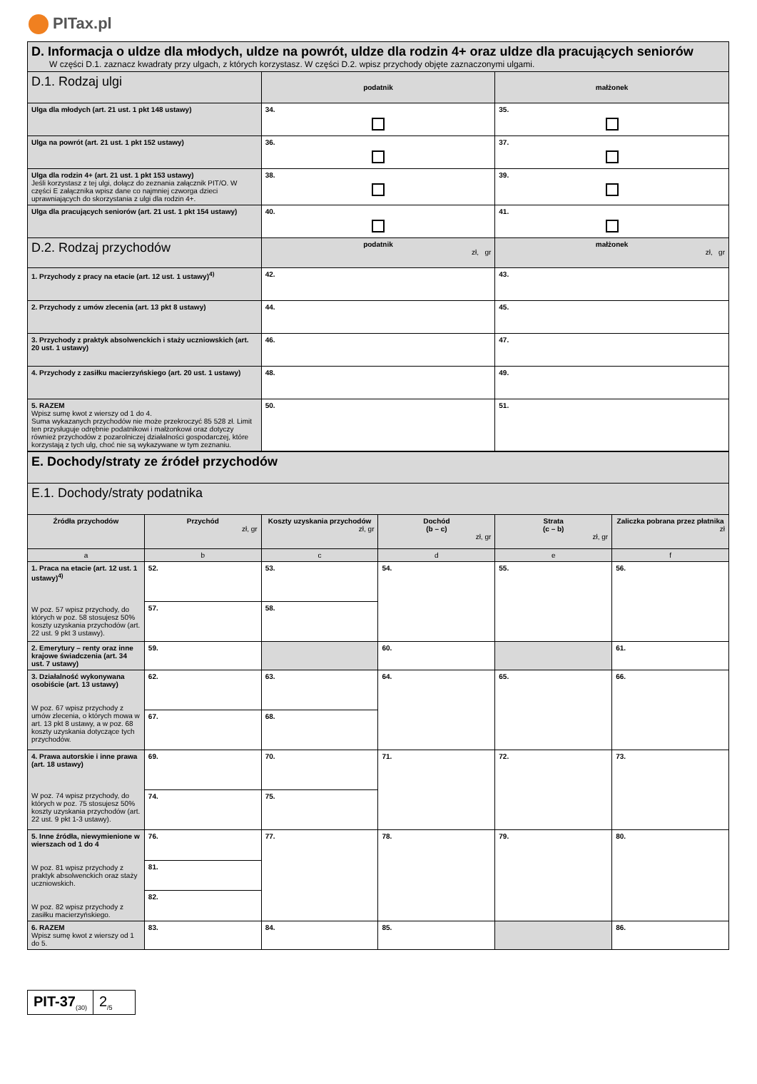PITax.pl
| D. Informacja o uldze dla młodych, uldze na powrót, uldze dla rodzin 4+ oraz uldze dla pracujących seniorów W części D.1. zaznacz kwadraty przy ulgach, z których korzystasz. W części D.2. wpisz przychody objęte zaznaczonymi ulgami. | | |
| D.1. Rodzaj ulgi | podatnik | małżonek |
| Ulga dla młodych (art. 21 ust. 1 pkt 148 ustawy) | 34. | 35. |
| Ulga na powrót (art. 21 ust. 1 pkt 152 ustawy) | 36. | 37. |
| Ulga dla rodzin 4+ (art. 21 ust. 1 pkt 153 ustawy) Jeśli korzystasz z tej ulgi, dołącz do zeznania załącznik PIT/O. W części E załącznika wpisz dane co najmniej czworga dzieci uprawniających do skorzystania z ulgi dla rodzin 4+. | 38. | 39. |
| Ulga dla pracujących seniorów (art. 21 ust. 1 pkt 154 ustawy) | 40. | 41. |
| D.2. Rodzaj przychodów | podatnik zł, gr | małżonek zł, gr |
| 1. Przychody z pracy na etacie (art. 12 ust. 1 ustawy)<sup>4)</sup> | 42. | 43. |
| 2. Przychody z umów zlecenia (art. 13 pkt 8 ustawy) | 44. | 45. |
| 3. Przychody z praktyk absolwenckich i staży uczniowskich (art. 20 ust. 1 ustawy) | 46. | 47. |
| 4. Przychody z zasiłku macierzyńskiego (art. 20 ust. 1 ustawy) | 48. | 49. |
| 5. RAZEM Wpisz sumę kwot z wierszy od 1 do 4. Suma wykazanych przychodów nie może przekroczyć 85 528 zł. Limit ten przysługuje odrębnie podatnikowi i małżonkowi oraz dotyczy również przychodów z pozarolniczej działalności gospodarczej, które korzystają z tych ulg, choć nie są wykazywane w tym zeznaniu. | 50. | 51. |
| E. Dochody/straty ze źródeł przychodów | | | | | |
| E.1. Dochody/straty podatnika | | | | | |
| Źródła przychodów | Przychód zł, gr | Koszty uzyskania przychodów zł, gr | Dochód (b – c) zł, gr | Strata (c – b) zł, gr | Zaliczka pobrana przez płatnika zł |
| a | b | c | d | e | f |
| 1. Praca na etacie (art. 12 ust. 1 ustawy)<sup>4)</sup> W poz. 57 wpisz przychody, do których w poz. 58 stosujesz 50% koszty uzyskania przychodów (art. 22 ust. 9 pkt 3 ustawy). | 52. | 53. | 54. | 55. | 56. |
| | 57. | 58. | | | |
| 2. Emerytury – renty oraz inne krajowe świadczenia (art. 34 ust. 7 ustawy) | 59. | | 60. | | 61. |
| 3. Działalność wykonywana osobiście (art. 13 ustawy) W poz. 67 wpisz przychody z umów zlecenia, o których mowa w art. 13 pkt 8 ustawy, a w poz. 68 koszty uzyskania dotyczące tych przychodów. | 62. | 63. | 64. | 65. | 66. |
| | 67. | 68. | | | |
| 4. Prawa autorskie i inne prawa (art. 18 ustawy) W poz. 74 wpisz przychody, do których w poz. 75 stosujesz 50% koszty uzyskania przychodów (art. 22 ust. 9 pkt 1-3 ustawy). | 69. | 70. | 71. | 72. | 73. |
| | 74. | 75. | | | |
| 5. Inne źródła, niewymienione w wierszach od 1 do 4 W poz. 81 wpisz przychody z praktyk absolwenckich oraz staży uczniowskich. W poz. 82 wpisz przychody z zasiłku macierzyńskiego. | 76. | 77. | 78. | 79. | 80. |
| | 81. | | | | |
| | 82. | | | | |
| 6. RAZEM Wpisz sumę kwot z wierszy od 1 do 5. | 83. | 84. | 85. | | 86. |
PIT-37<sub>(30)</sub>
2<sub>/5</sub>